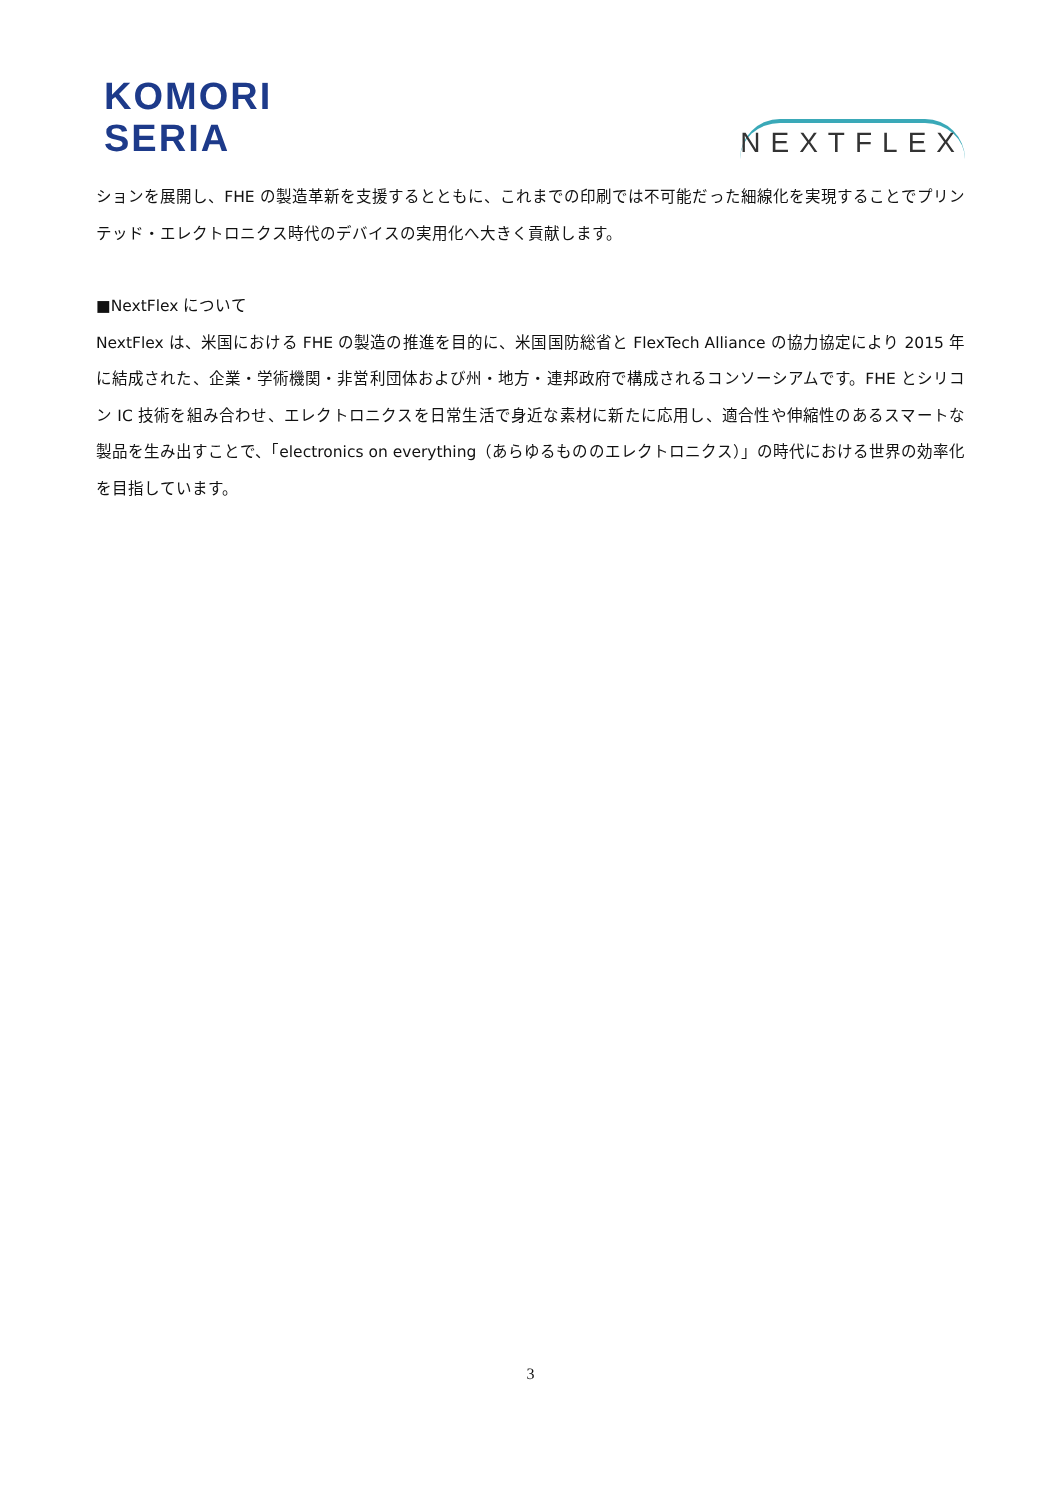KOMORI
SERIA
NEXTFLEX
ションを展開し、FHE の製造革新を支援するとともに、これまでの印刷では不可能だった細線化を実現することでプリンテッド・エレクトロニクス時代のデバイスの実用化へ大きく貢献します。
■NextFlex について
NextFlex は、米国における FHE の製造の推進を目的に、米国国防総省と FlexTech Alliance の協力協定により 2015 年に結成された、企業・学術機関・非営利団体および州・地方・連邦政府で構成されるコンソーシアムです。FHE とシリコン IC 技術を組み合わせ、エレクトロニクスを日常生活で身近な素材に新たに応用し、適合性や伸縮性のあるスマートな製品を生み出すことで、「electronics on everything（あらゆるもののエレクトロニクス）」の時代における世界の効率化を目指しています。
3